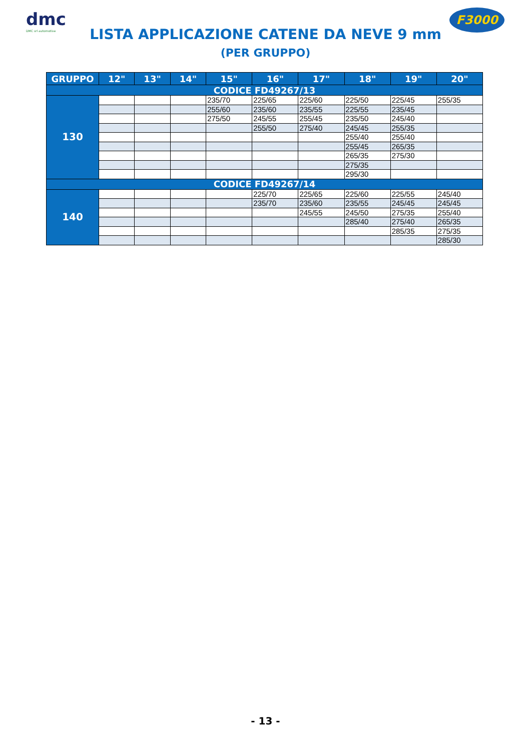dmc
DMC srl automotive
F3000
LISTA APPLICAZIONE CATENE DA NEVE 9 mm
(PER GRUPPO)
| GRUPPO | 12" | 13" | 14" | 15" | 16" | 17" | 18" | 19" | 20" |
| --- | --- | --- | --- | --- | --- | --- | --- | --- | --- |
| CODICE FD49267/13 | | | | | | | | | |
| 130 | | | | 235/70 | 225/65 | 225/60 | 225/50 | 225/45 | 255/35 |
| | | | | 255/60 | 235/60 | 235/55 | 225/55 | 235/45 | |
| | | | | 275/50 | 245/55 | 255/45 | 235/50 | 245/40 | |
| | | | | | 255/50 | 275/40 | 245/45 | 255/35 | |
| | | | | | | | 255/40 | 255/40 | |
| | | | | | | | 255/45 | 265/35 | |
| | | | | | | | 265/35 | 275/30 | |
| | | | | | | | 275/35 | | |
| | | | | | | | 295/30 | | |
| CODICE FD49267/14 | | | | | | | | | |
| 140 | | | | | 225/70 | 225/65 | 225/60 | 225/55 | 245/40 |
| | | | | | 235/70 | 235/60 | 235/55 | 245/45 | 245/45 |
| | | | | | | 245/55 | 245/50 | 275/35 | 255/40 |
| | | | | | | | 285/40 | 275/40 | 265/35 |
| | | | | | | | | 285/35 | 275/35 |
| | | | | | | | | | 285/30 |
- 13 -